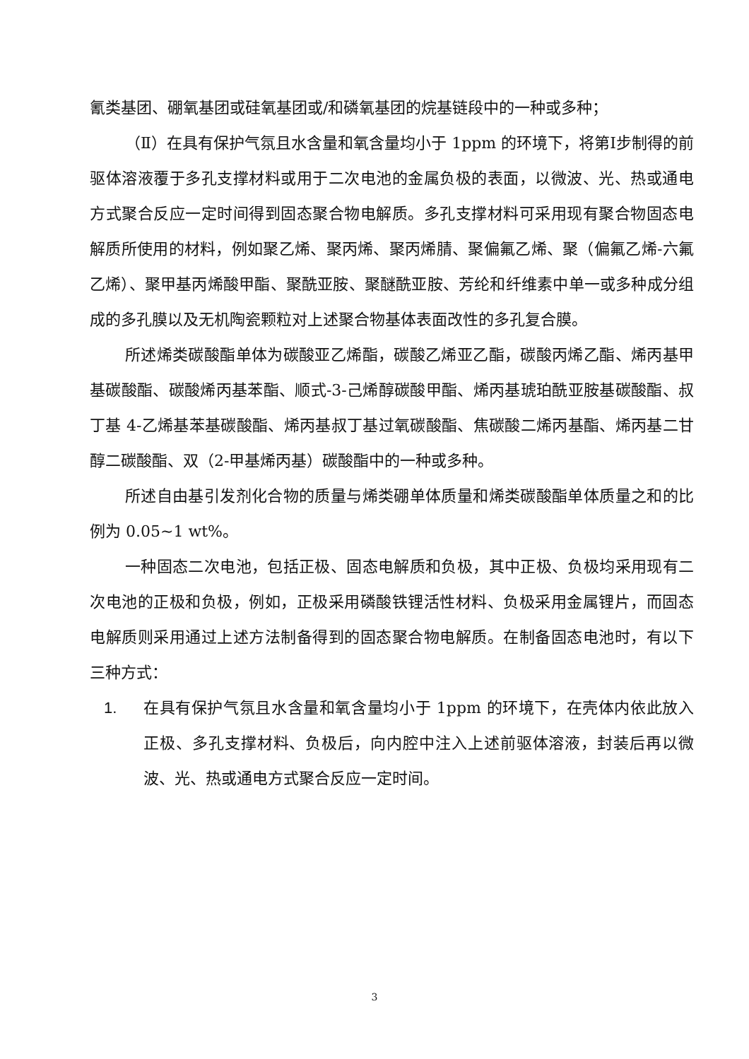氰类基团、硼氧基团或硅氧基团或/和磷氧基团的烷基链段中的一种或多种；
（Ⅱ）在具有保护气氛且水含量和氧含量均小于 1ppm 的环境下，将第Ⅰ步制得的前驱体溶液覆于多孔支撑材料或用于二次电池的金属负极的表面，以微波、光、热或通电方式聚合反应一定时间得到固态聚合物电解质。多孔支撑材料可采用现有聚合物固态电解质所使用的材料，例如聚乙烯、聚丙烯、聚丙烯腈、聚偏氟乙烯、聚（偏氟乙烯-六氟乙烯）、聚甲基丙烯酸甲酯、聚酰亚胺、聚醚酰亚胺、芳纶和纤维素中单一或多种成分组成的多孔膜以及无机陶瓷颗粒对上述聚合物基体表面改性的多孔复合膜。
所述烯类碳酸酯单体为碳酸亚乙烯酯，碳酸乙烯亚乙酯，碳酸丙烯乙酯、烯丙基甲基碳酸酯、碳酸烯丙基苯酯、顺式-3-己烯醇碳酸甲酯、烯丙基琥珀酰亚胺基碳酸酯、叔丁基 4-乙烯基苯基碳酸酯、烯丙基叔丁基过氧碳酸酯、焦碳酸二烯丙基酯、烯丙基二甘醇二碳酸酯、双（2-甲基烯丙基）碳酸酯中的一种或多种。
所述自由基引发剂化合物的质量与烯类硼单体质量和烯类碳酸酯单体质量之和的比例为 0.05~1 wt%。
一种固态二次电池，包括正极、固态电解质和负极，其中正极、负极均采用现有二次电池的正极和负极，例如，正极采用磷酸铁锂活性材料、负极采用金属锂片，而固态电解质则采用通过上述方法制备得到的固态聚合物电解质。在制备固态电池时，有以下三种方式：
1. 在具有保护气氛且水含量和氧含量均小于 1ppm 的环境下，在壳体内依此放入正极、多孔支撑材料、负极后，向内腔中注入上述前驱体溶液，封装后再以微波、光、热或通电方式聚合反应一定时间。
3